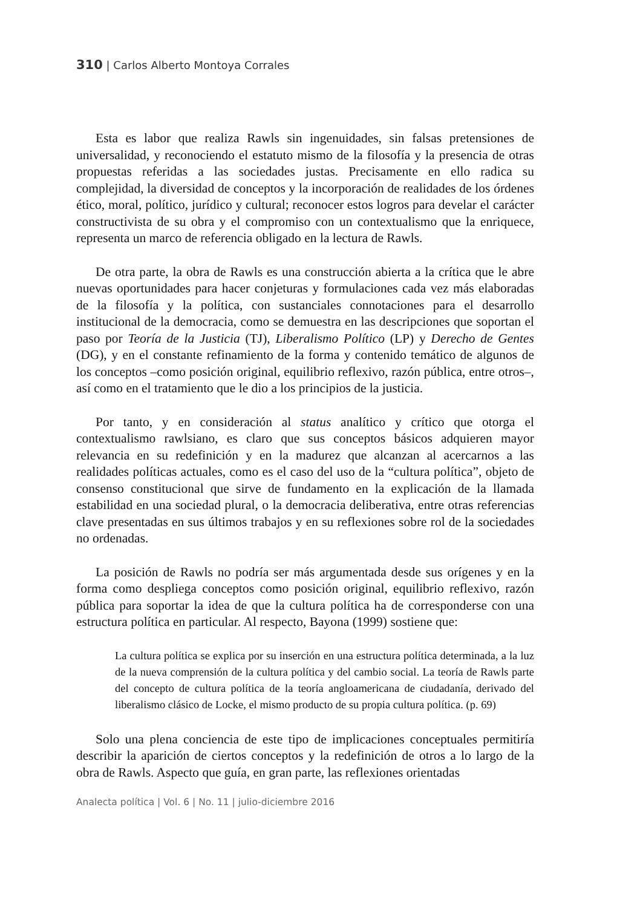310 | Carlos Alberto Montoya Corrales
Esta es labor que realiza Rawls sin ingenuidades, sin falsas pretensiones de universalidad, y reconociendo el estatuto mismo de la filosofía y la presencia de otras propuestas referidas a las sociedades justas. Precisamente en ello radica su complejidad, la diversidad de conceptos y la incorporación de realidades de los órdenes ético, moral, político, jurídico y cultural; reconocer estos logros para develar el carácter constructivista de su obra y el compromiso con un contextualismo que la enriquece, representa un marco de referencia obligado en la lectura de Rawls.
De otra parte, la obra de Rawls es una construcción abierta a la crítica que le abre nuevas oportunidades para hacer conjeturas y formulaciones cada vez más elaboradas de la filosofía y la política, con sustanciales connotaciones para el desarrollo institucional de la democracia, como se demuestra en las descripciones que soportan el paso por Teoría de la Justicia (TJ), Liberalismo Político (LP) y Derecho de Gentes (DG), y en el constante refinamiento de la forma y contenido temático de algunos de los conceptos –como posición original, equilibrio reflexivo, razón pública, entre otros–, así como en el tratamiento que le dio a los principios de la justicia.
Por tanto, y en consideración al status analítico y crítico que otorga el contextualismo rawlsiano, es claro que sus conceptos básicos adquieren mayor relevancia en su redefinición y en la madurez que alcanzan al acercarnos a las realidades políticas actuales, como es el caso del uso de la “cultura política”, objeto de consenso constitucional que sirve de fundamento en la explicación de la llamada estabilidad en una sociedad plural, o la democracia deliberativa, entre otras referencias clave presentadas en sus últimos trabajos y en su reflexiones sobre rol de la sociedades no ordenadas.
La posición de Rawls no podría ser más argumentada desde sus orígenes y en la forma como despliega conceptos como posición original, equilibrio reflexivo, razón pública para soportar la idea de que la cultura política ha de corresponderse con una estructura política en particular. Al respecto, Bayona (1999) sostiene que:
La cultura política se explica por su inserción en una estructura política determinada, a la luz de la nueva comprensión de la cultura política y del cambio social. La teoría de Rawls parte del concepto de cultura política de la teoría angloamericana de ciudadanía, derivado del liberalismo clásico de Locke, el mismo producto de su propia cultura política. (p. 69)
Solo una plena conciencia de este tipo de implicaciones conceptuales permitiría describir la aparición de ciertos conceptos y la redefinición de otros a lo largo de la obra de Rawls. Aspecto que guía, en gran parte, las reflexiones orientadas
Analecta política | Vol. 6 | No. 11 | julio-diciembre 2016